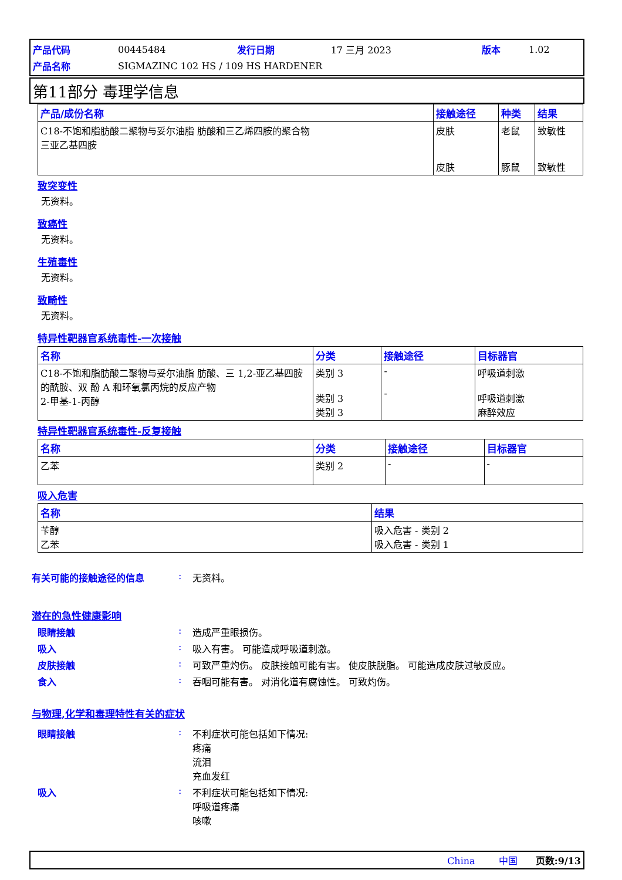| 产品代码 | 00445484 | 发行日期 | 17 三月 2023 | 版本 | 1.02 |
| 产品名称 | SIGMAZINC 102 HS / 109 HS HARDENER | | | | |
第11部分 毒理学信息
| 产品/成份名称 | 接触途径 | 种类 | 结果 |
| --- | --- | --- | --- |
| C18-不饱和脂肪酸二聚物与妥尔油脂 肪酸和三乙烯四胺的聚合物 三亚乙基四胺 | 皮肤 皮肤 | 老鼠 豚鼠 | 致敏性 致敏性 |
致突变性
无资料。
致癌性
无资料。
生殖毒性
无资料。
致畸性
无资料。
特异性靶器官系统毒性-一次接触
| 名称 | 分类 | 接触途径 | 目标器官 |
| --- | --- | --- | --- |
| C18-不饱和脂肪酸二聚物与妥尔油脂 肪酸、三 1,2-亚乙基四胺的酰胺、双 酚 A 和环氧氯丙烷的反应产物 2-甲基-1-丙醇 | 类别 3 类别 3 类别 3 | - - | 呼吸道刺激 呼吸道刺激 麻醉效应 |
特异性靶器官系统毒性-反复接触
| 名称 | 分类 | 接触途径 | 目标器官 |
| --- | --- | --- | --- |
| 乙苯 | 类别 2 | - | - |
吸入危害
| 名称 | 结果 |
| --- | --- |
| 苄醇 乙苯 | 吸入危害 - 类别 2 吸入危害 - 类别 1 |
有关可能的接触途径的信息: 无资料。
潜在的急性健康影响
眼睛接触: 造成严重眼损伤。
吸入: 吸入有害。 可能造成呼吸道刺激。
皮肤接触: 可致严重灼伤。 皮肤接触可能有害。 使皮肤脱脂。 可能造成皮肤过敏反应。
食入: 吞咽可能有害。 对消化道有腐蚀性。 可致灼伤。
与物理,化学和毒理特性有关的症状
眼睛接触: 不利症状可能包括如下情况:
疼痛
流泪
充血发红
吸入: 不利症状可能包括如下情况:
呼吸道疼痛
咳嗽
China 中国 页数:9/13